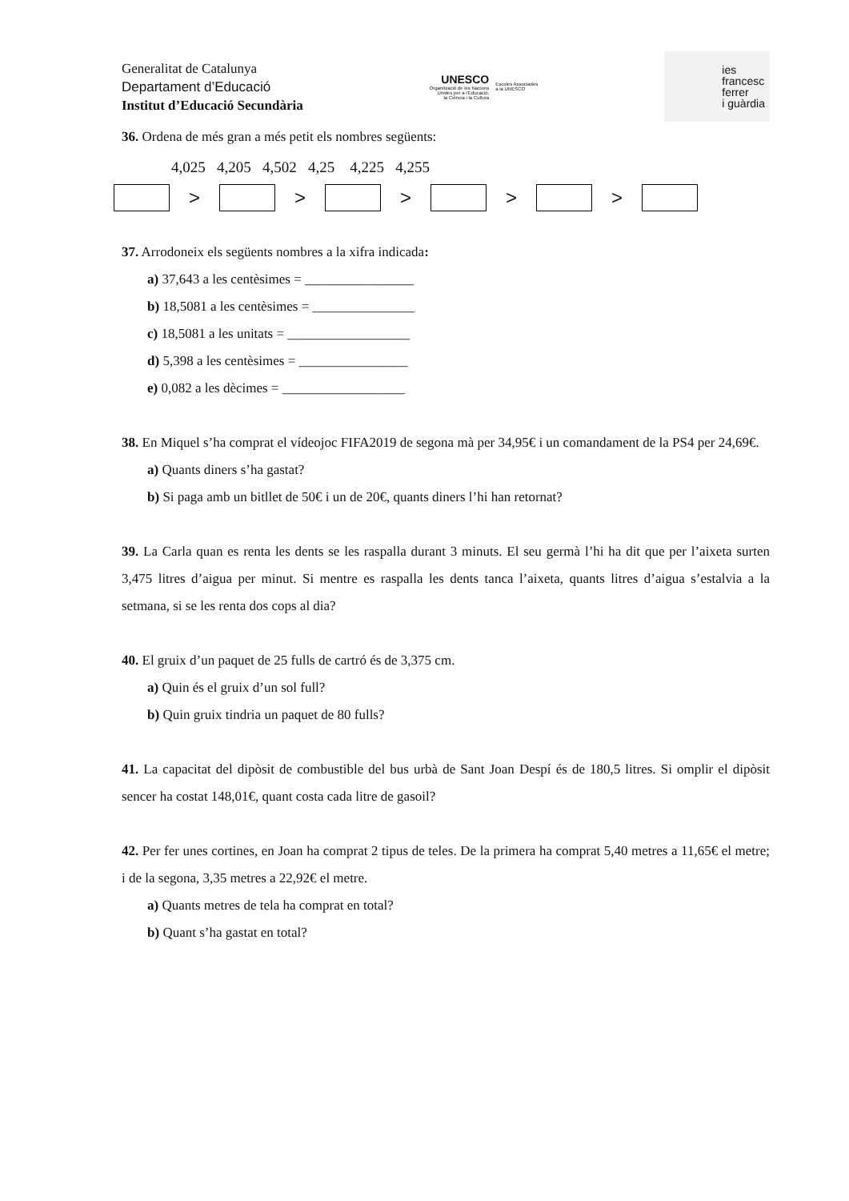Generalitat de Catalunya
Departament d’Educació
Institut d’Educació Secundària
UNESCO
Organització de les Nacions
Unides per a l’Educació,
la Ciència i la Cultura
Escoles Associades
a la UNESCO
ies
francesc
ferrer
i guàrdia
36. Ordena de més gran a més petit els nombres següents:
4,025 4,205 4,502 4,25 4,225 4,255
> > > > >
37. Arrodoneix els següents nombres a la xifra indicada:
a) 37,643 a les centèsimes = ________________
b) 18,5081 a les centèsimes = _______________
c) 18,5081 a les unitats = __________________
d) 5,398 a les centèsimes = ________________
e) 0,082 a les dècimes = __________________
38. En Miquel s’ha comprat el vídeojoc FIFA2019 de segona mà per 34,95€ i un comandament de la PS4 per 24,69€.
a) Quants diners s’ha gastat?
b) Si paga amb un bitllet de 50€ i un de 20€, quants diners l’hi han retornat?
39. La Carla quan es renta les dents se les raspalla durant 3 minuts. El seu germà l’hi ha dit que per l’aixeta surten 3,475 litres d’aigua per minut. Si mentre es raspalla les dents tanca l’aixeta, quants litres d’aigua s’estalvia a la setmana, si se les renta dos cops al dia?
40. El gruix d’un paquet de 25 fulls de cartró és de 3,375 cm.
a) Quin és el gruix d’un sol full?
b) Quin gruix tindria un paquet de 80 fulls?
41. La capacitat del dipòsit de combustible del bus urbà de Sant Joan Despí és de 180,5 litres. Si omplir el dipòsit sencer ha costat 148,01€, quant costa cada litre de gasoil?
42. Per fer unes cortines, en Joan ha comprat 2 tipus de teles. De la primera ha comprat 5,40 metres a 11,65€ el metre; i de la segona, 3,35 metres a 22,92€ el metre.
a) Quants metres de tela ha comprat en total?
b) Quant s’ha gastat en total?